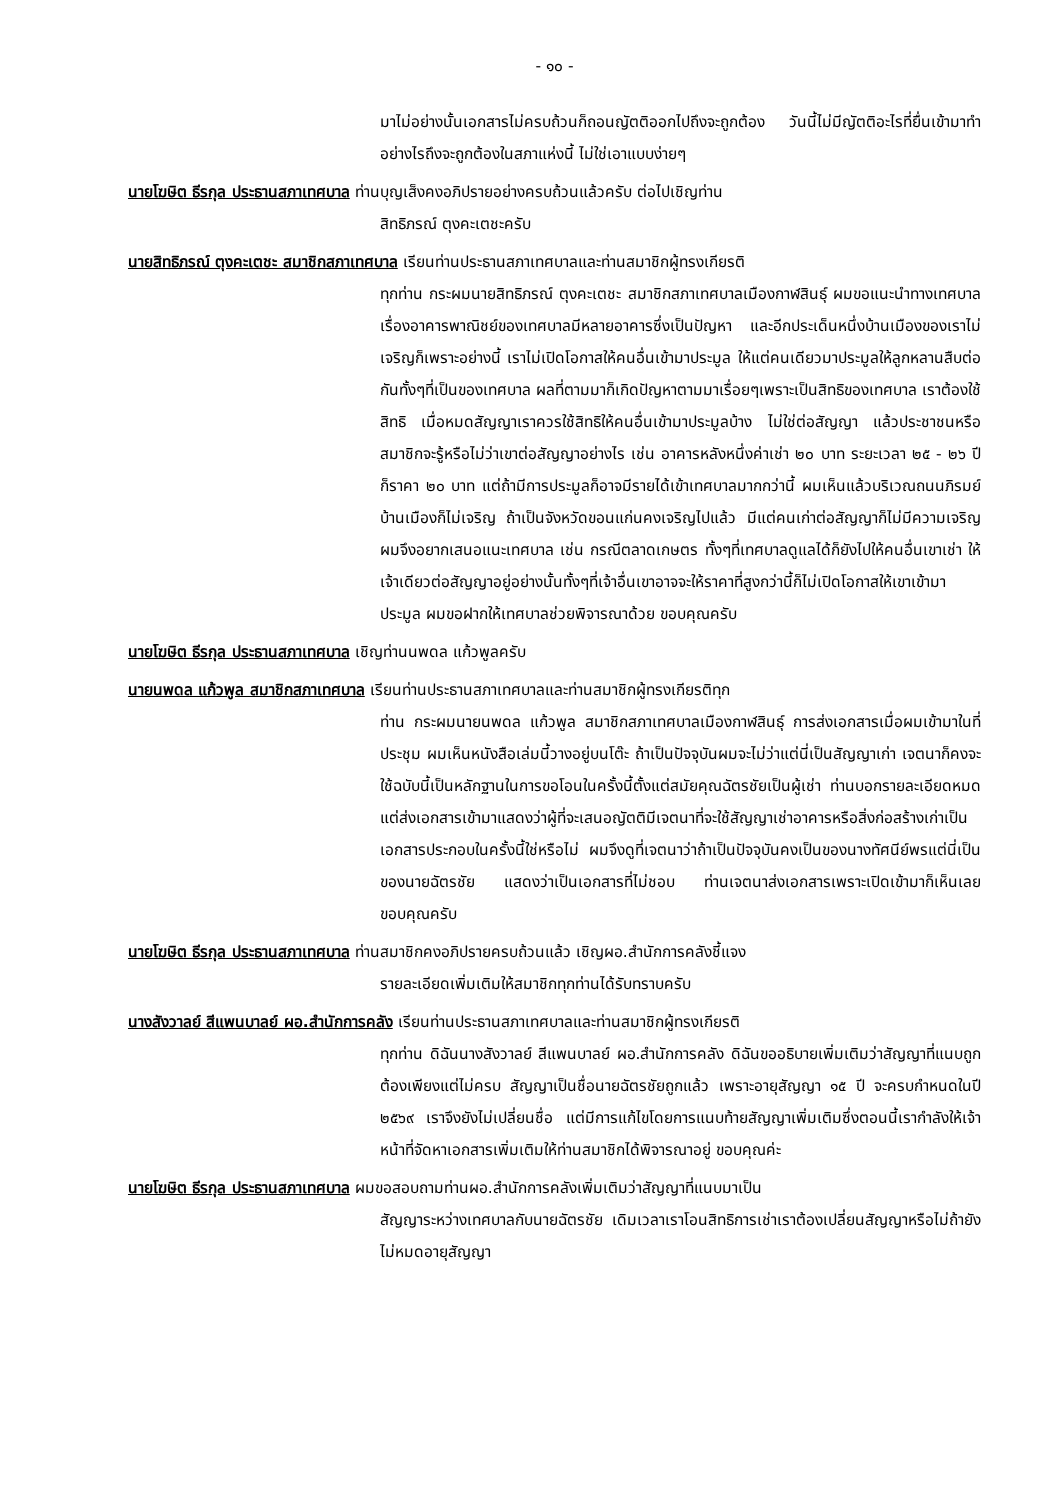- ๑๐ -
มาไม่อย่างนั้นเอกสารไม่ครบถ้วนก็ถอนญัตติออกไปถึงจะถูกต้อง วันนี้ไม่มีญัตติอะไรที่ยื่นเข้ามาทำอย่างไรถึงจะถูกต้องในสภาแห่งนี้ ไม่ใช่เอาแบบง่ายๆ
นายโฆษิต ธีรกุล ประธานสภาเทศบาล ท่านบุญเส็งคงอภิปรายอย่างครบถ้วนแล้วครับ ต่อไปเชิญท่าน
สิทธิภรณ์ ตุงคะเตชะครับ
นายสิทธิภรณ์ ตุงคะเตชะ สมาชิกสภาเทศบาล เรียนท่านประธานสภาเทศบาลและท่านสมาชิกผู้ทรงเกียรติ
ทุกท่าน กระผมนายสิทธิภรณ์ ตุงคะเตชะ สมาชิกสภาเทศบาลเมืองกาฬสินธุ์ ผมขอแนะนำทางเทศบาลเรื่องอาคารพาณิชย์ของเทศบาลมีหลายอาคารซึ่งเป็นปัญหา และอีกประเด็นหนึ่งบ้านเมืองของเราไม่เจริญก็เพราะอย่างนี้ เราไม่เปิดโอกาสให้คนอื่นเข้ามาประมูล ให้แต่คนเดียวมาประมูลให้ลูกหลานสืบต่อกันทั้งๆที่เป็นของเทศบาล ผลที่ตามมาก็เกิดปัญหาตามมาเรื่อยๆเพราะเป็นสิทธิของเทศบาล เราต้องใช้สิทธิ เมื่อหมดสัญญาเราควรใช้สิทธิให้คนอื่นเข้ามาประมูลบ้าง ไม่ใช่ต่อสัญญา แล้วประชาชนหรือสมาชิกจะรู้หรือไม่ว่าเขาต่อสัญญาอย่างไร เช่น อาคารหลังหนึ่งค่าเช่า ๒๐ บาท ระยะเวลา ๒๕ - ๒๖ ปี ก็ราคา ๒๐ บาท แต่ถ้ามีการประมูลก็อาจมีรายได้เข้าเทศบาลมากกว่านี้ ผมเห็นแล้วบริเวณถนนภิรมย์ บ้านเมืองก็ไม่เจริญ ถ้าเป็นจังหวัดขอนแก่นคงเจริญไปแล้ว มีแต่คนเก่าต่อสัญญาก็ไม่มีความเจริญ ผมจึงอยากเสนอแนะเทศบาล เช่น กรณีตลาดเกษตร ทั้งๆที่เทศบาลดูแลได้ก็ยังไปให้คนอื่นเขาเช่า ให้เจ้าเดียวต่อสัญญาอยู่อย่างนั้นทั้งๆที่เจ้าอื่นเขาอาจจะให้ราคาที่สูงกว่านี้ก็ไม่เปิดโอกาสให้เขาเข้ามาประมูล ผมขอฝากให้เทศบาลช่วยพิจารณาด้วย ขอบคุณครับ
นายโฆษิต ธีรกุล ประธานสภาเทศบาล เชิญท่านนพดล แก้วพูลครับ
นายนพดล แก้วพูล สมาชิกสภาเทศบาล เรียนท่านประธานสภาเทศบาลและท่านสมาชิกผู้ทรงเกียรติทุก
ท่าน กระผมนายนพดล แก้วพูล สมาชิกสภาเทศบาลเมืองกาฬสินธุ์ การส่งเอกสารเมื่อผมเข้ามาในที่ประชุม ผมเห็นหนังสือเล่มนี้วางอยู่บนโต๊ะ ถ้าเป็นปัจจุบันผมจะไม่ว่าแต่นี่เป็นสัญญาเก่า เจตนาก็คงจะใช้ฉบับนี้เป็นหลักฐานในการขอโอนในครั้งนี้ตั้งแต่สมัยคุณฉัตรชัยเป็นผู้เช่า ท่านบอกรายละเอียดหมดแต่ส่งเอกสารเข้ามาแสดงว่าผู้ที่จะเสนอญัตติมีเจตนาที่จะใช้สัญญาเช่าอาคารหรือสิ่งก่อสร้างเก่าเป็นเอกสารประกอบในครั้งนี้ใช่หรือไม่ ผมจึงดูที่เจตนาว่าถ้าเป็นปัจจุบันคงเป็นของนางทัศนีย์พรแต่นี่เป็นของนายฉัตรชัย แสดงว่าเป็นเอกสารที่ไม่ชอบ ท่านเจตนาส่งเอกสารเพราะเปิดเข้ามาก็เห็นเลย ขอบคุณครับ
นายโฆษิต ธีรกุล ประธานสภาเทศบาล ท่านสมาชิกคงอภิปรายครบถ้วนแล้ว เชิญผอ.สำนักการคลังชี้แจง
รายละเอียดเพิ่มเติมให้สมาชิกทุกท่านได้รับทราบครับ
นางสังวาลย์ สีแพนบาลย์ ผอ.สำนักการคลัง เรียนท่านประธานสภาเทศบาลและท่านสมาชิกผู้ทรงเกียรติ
ทุกท่าน ดิฉันนางสังวาลย์ สีแพนบาลย์ ผอ.สำนักการคลัง ดิฉันขออธิบายเพิ่มเติมว่าสัญญาที่แนบถูกต้องเพียงแต่ไม่ครบ สัญญาเป็นชื่อนายฉัตรชัยถูกแล้ว เพราะอายุสัญญา ๑๕ ปี จะครบกำหนดในปี ๒๕๖๙ เราจึงยังไม่เปลี่ยนชื่อ แต่มีการแก้ไขโดยการแนบท้ายสัญญาเพิ่มเติมซึ่งตอนนี้เรากำลังให้เจ้าหน้าที่จัดหาเอกสารเพิ่มเติมให้ท่านสมาชิกได้พิจารณาอยู่ ขอบคุณค่ะ
นายโฆษิต ธีรกุล ประธานสภาเทศบาล ผมขอสอบถามท่านผอ.สำนักการคลังเพิ่มเติมว่าสัญญาที่แนบมาเป็น
สัญญาระหว่างเทศบาลกับนายฉัตรชัย เดิมเวลาเราโอนสิทธิการเช่าเราต้องเปลี่ยนสัญญาหรือไม่ถ้ายังไม่หมดอายุสัญญา